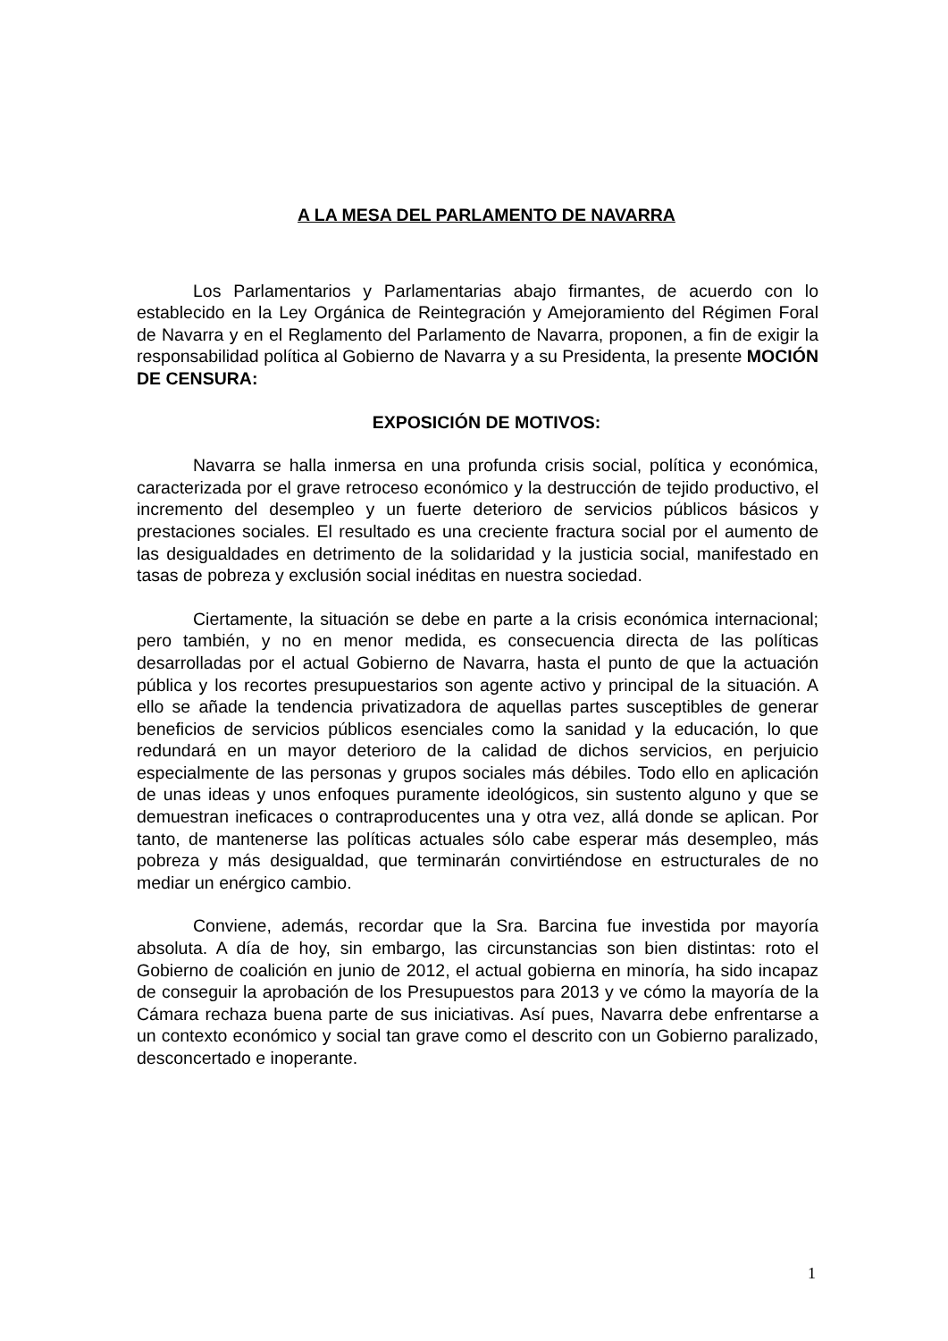A LA MESA DEL PARLAMENTO DE NAVARRA
Los Parlamentarios y Parlamentarias abajo firmantes, de acuerdo con lo establecido en la Ley Orgánica de Reintegración y Amejoramiento del Régimen Foral de Navarra y en el Reglamento del Parlamento de Navarra, proponen, a fin de exigir la responsabilidad política al Gobierno de Navarra y a su Presidenta, la presente MOCIÓN DE CENSURA:
EXPOSICIÓN DE MOTIVOS:
Navarra se halla inmersa en una profunda crisis social, política y económica, caracterizada por el grave retroceso económico y la destrucción de tejido productivo, el incremento del desempleo y un fuerte deterioro de servicios públicos básicos y prestaciones sociales. El resultado es una creciente fractura social por el aumento de las desigualdades en detrimento de la solidaridad y la justicia social, manifestado en tasas de pobreza y exclusión social inéditas en nuestra sociedad.
Ciertamente, la situación se debe en parte a la crisis económica internacional; pero también, y no en menor medida, es consecuencia directa de las políticas desarrolladas por el actual Gobierno de Navarra, hasta el punto de que la actuación pública y los recortes presupuestarios son agente activo y principal de la situación. A ello se añade la tendencia privatizadora de aquellas partes susceptibles de generar beneficios de servicios públicos esenciales como la sanidad y la educación, lo que redundará en un mayor deterioro de la calidad de dichos servicios, en perjuicio especialmente de las personas y grupos sociales más débiles. Todo ello en aplicación de unas ideas y unos enfoques puramente ideológicos, sin sustento alguno y que se demuestran ineficaces o contraproducentes una y otra vez, allá donde se aplican. Por tanto, de mantenerse las políticas actuales sólo cabe esperar más desempleo, más pobreza y más desigualdad, que terminarán convirtiéndose en estructurales de no mediar un enérgico cambio.
Conviene, además, recordar que la Sra. Barcina fue investida por mayoría absoluta. A día de hoy, sin embargo, las circunstancias son bien distintas: roto el Gobierno de coalición en junio de 2012, el actual gobierna en minoría, ha sido incapaz de conseguir la aprobación de los Presupuestos para 2013 y ve cómo la mayoría de la Cámara rechaza buena parte de sus iniciativas. Así pues, Navarra debe enfrentarse a un contexto económico y social tan grave como el descrito con un Gobierno paralizado, desconcertado e inoperante.
1